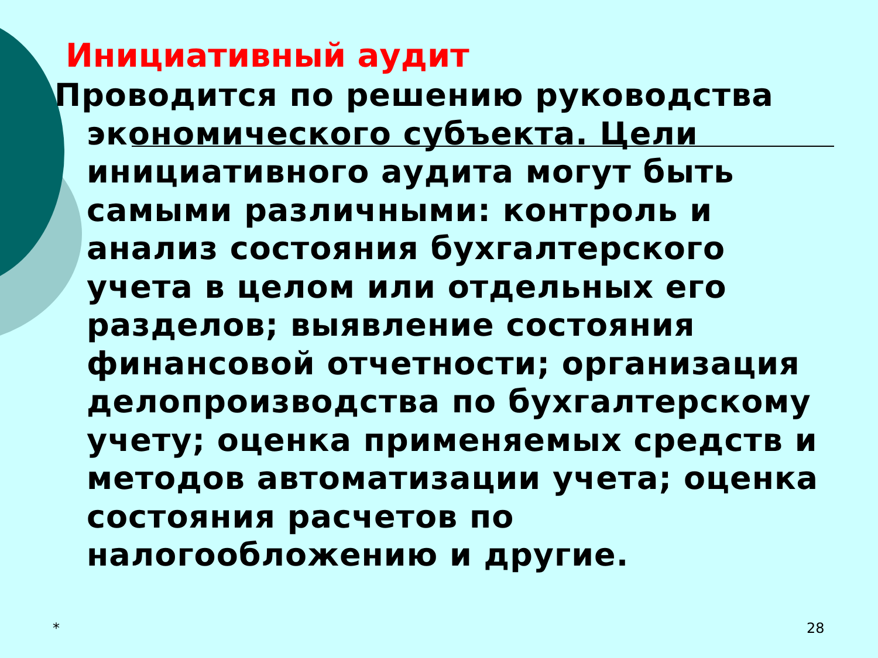Инициативный аудит
Проводится по решению руководства экономического субъекта. Цели инициативного аудита могут быть самыми различными: контроль и анализ состояния бухгалтерского учета в целом или отдельных его разделов; выявление состояния финансовой отчетности; организация делопроизводства по бухгалтерскому учету; оценка применяемых средств и методов автоматизации учета; оценка состояния расчетов по налогообложению и другие.
* 28